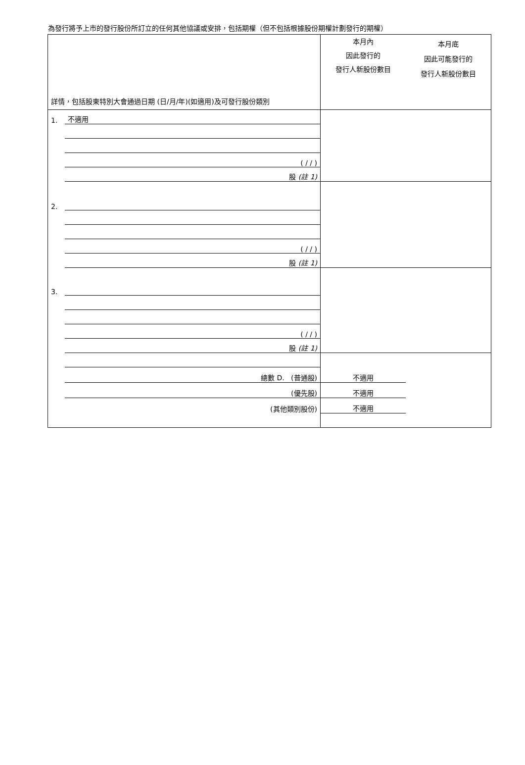為發行將予上市的發行股份所訂立的任何其他協議或安排，包括期權（但不包括根據股份期權計劃發行的期權）
| 詳情，包括股東特別大會通過日期 (日/月/年)(如適用)及可發行股份類別 | | 本月內 因此發行的 發行人新股份數目 | 本月底 因此可能發行的 發行人新股份數目 |
| 1. | 不適用 | | |
| | ( / / ) | | |
| | 股 (註 1) | | |
| 2. | | | |
| | ( / / ) | | |
| | 股 (註 1) | | |
| 3. | | | |
| | ( / / ) | | |
| | 股 (註 1) | | |
| | 總數 D. (普通股) | 不適用 | |
| | (優先股) | 不適用 | |
| | (其他類別股份) | 不適用 | |